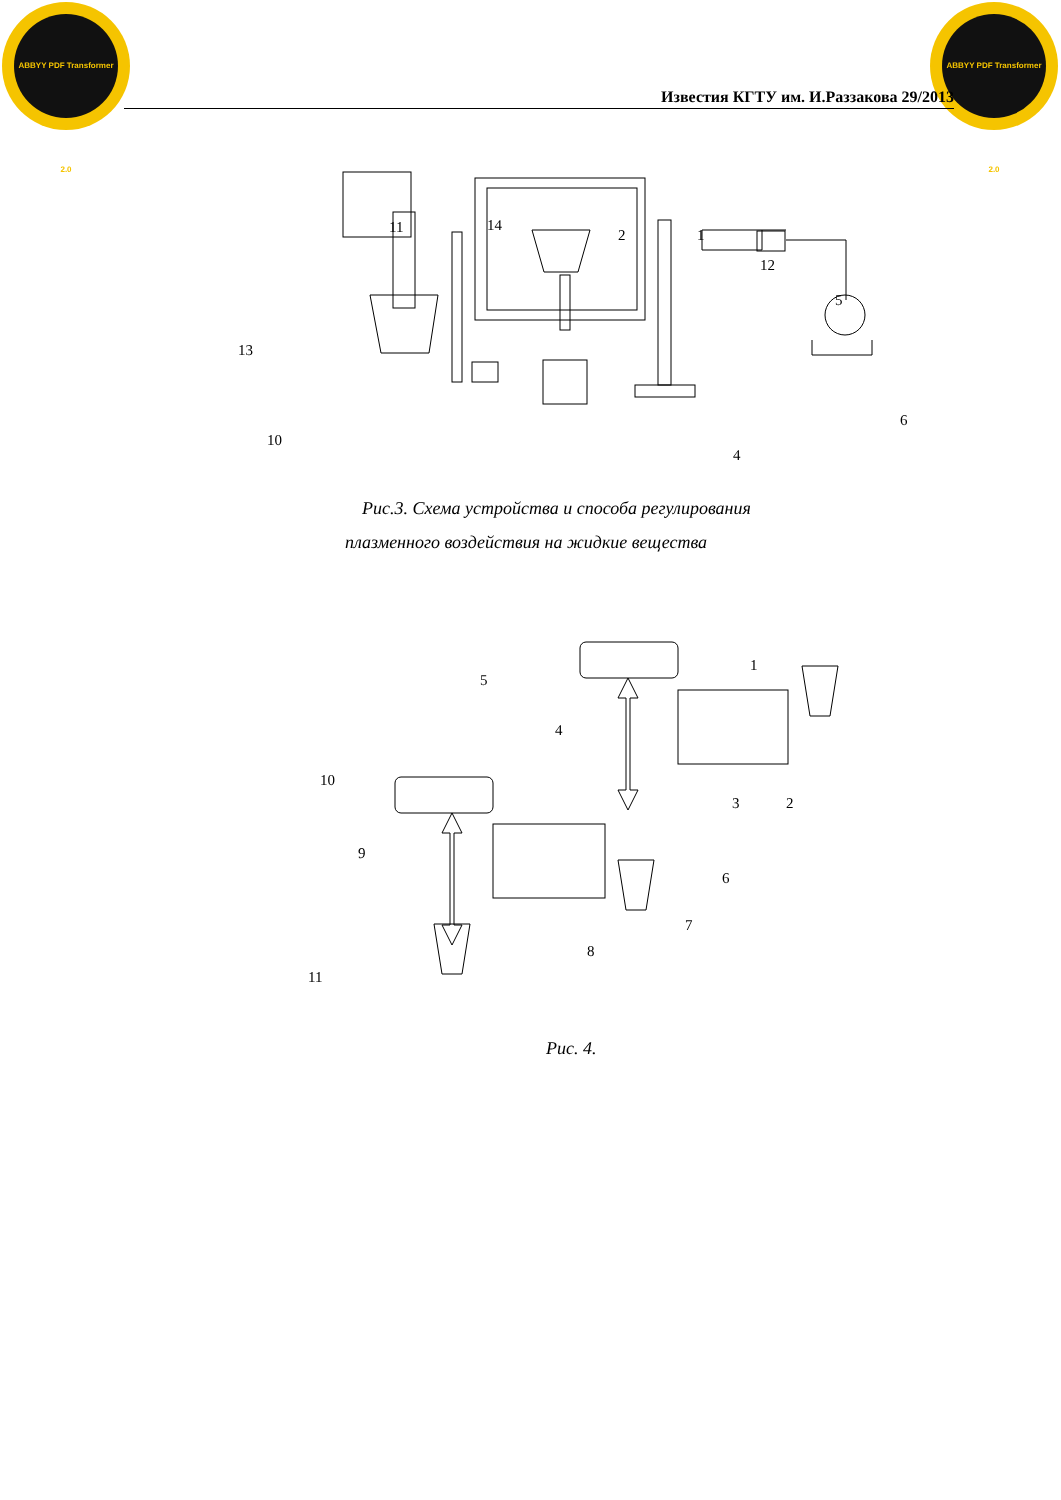ABBYY PDF Transformer 2.0
ABBYY PDF Transformer 2.0
Известия КГТУ им. И.Раззакова 29/2013
11
14
2
1
12
5
13
6
10
4
Рис.3. Схема устройства и способа регулирования
плазменного воздействия на жидкие вещества
5
1
4
10
3
2
9
6
7
8
11
Рис. 4.